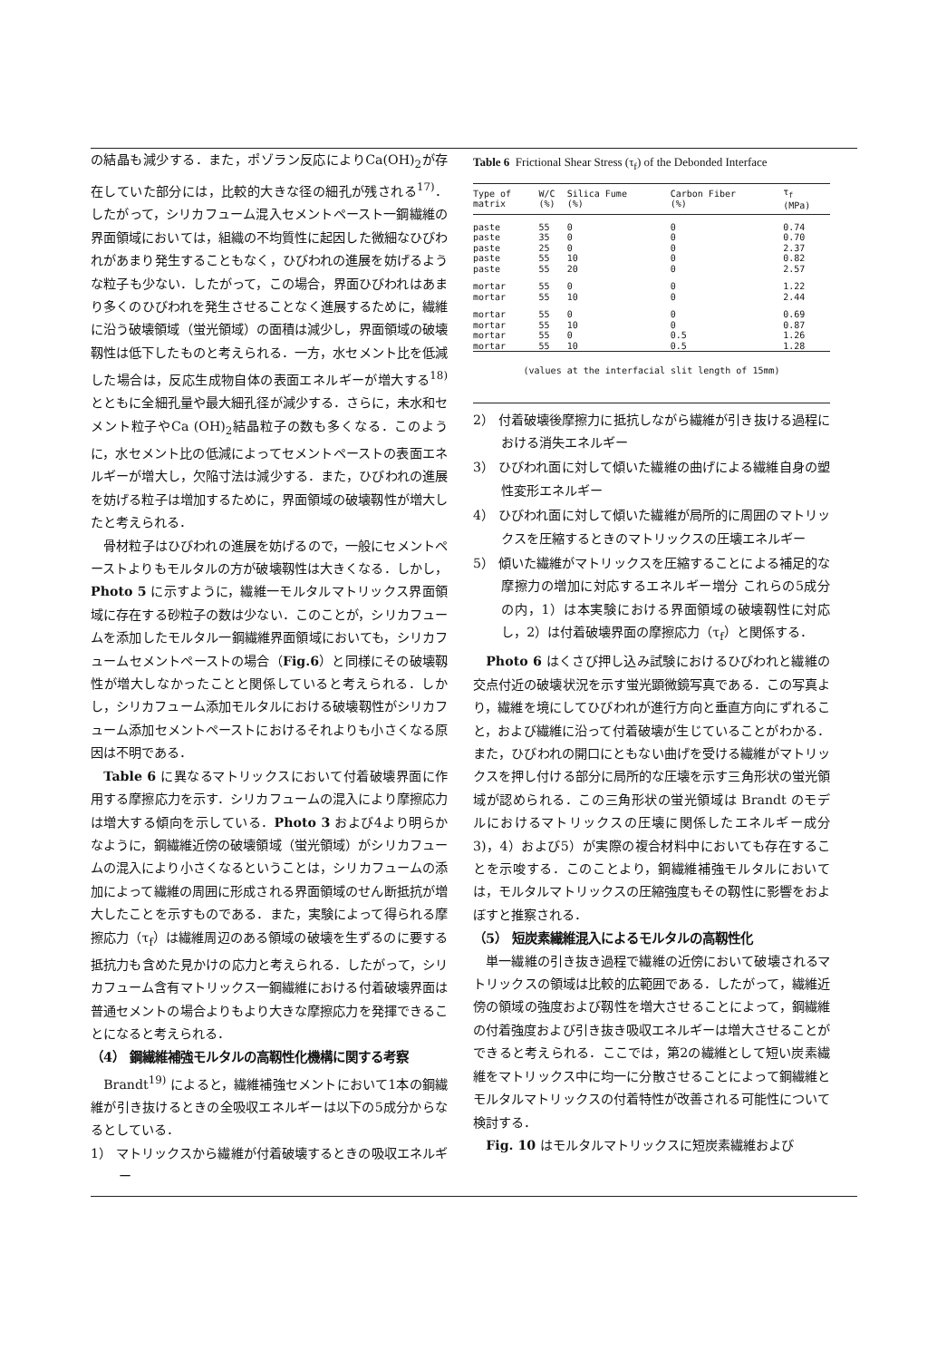の結晶も減少する．また，ポゾラン反応によりCa(OH)<sub>2</sub>が存在していた部分には，比較的大きな径の細孔が残される<sup>17)</sup>．したがって，シリカフューム混入セメントペースト一鋼繊維の界面領域においては，組織の不均質性に起因した微細なひびわれがあまり発生することもなく，ひびわれの進展を妨げるような粒子も少ない．したがって，この場合，界面ひびわれはあまり多くのひびわれを発生させることなく進展するために，繊維に沿う破壊領域（蛍光領域）の面積は減少し，界面領域の破壊靱性は低下したものと考えられる．一方，水セメント比を低減した場合は，反応生成物自体の表面エネルギーが増大する<sup>18)</sup>とともに全細孔量や最大細孔径が減少する．さらに，未水和セメント粒子やCa (OH)<sub>2</sub>結晶粒子の数も多くなる．このように，水セメント比の低減によってセメントペーストの表面エネルギーが増大し，欠陥寸法は減少する．また，ひびわれの進展を妨げる粒子は増加するために，界面領域の破壊靱性が増大したと考えられる．
骨材粒子はひびわれの進展を妨げるので，一般にセメントペーストよりもモルタルの方が破壊靱性は大きくなる．しかし，Photo 5 に示すように，繊維一モルタルマトリックス界面領域に存在する砂粒子の数は少ない．このことが，シリカフュームを添加したモルタル一鋼繊維界面領域においても，シリカフュームセメントペーストの場合（Fig.6）と同様にその破壊靱性が増大しなかったことと関係していると考えられる．しかし，シリカフューム添加モルタルにおける破壊靱性がシリカフューム添加セメントペーストにおけるそれよりも小さくなる原因は不明である．
Table 6 に異なるマトリックスにおいて付着破壊界面に作用する摩擦応力を示す．シリカフュームの混入により摩擦応力は増大する傾向を示している．Photo 3 および4より明らかなように，鋼繊維近傍の破壊領域（蛍光領域）がシリカフュームの混入により小さくなるということは，シリカフュームの添加によって繊維の周囲に形成される界面領域のせん断抵抗が増大したことを示すものである．また，実験によって得られる摩擦応力（τ<sub>f</sub>）は繊維周辺のある領域の破壊を生ずるのに要する抵抗力も含めた見かけの応力と考えられる．したがって，シリカフューム含有マトリックス一鋼繊維における付着破壊界面は普通セメントの場合よりもより大きな摩擦応力を発揮できることになると考えられる．
（4） 鋼繊維補強モルタルの高靱性化機構に関する考察
Brandt<sup>19)</sup> によると，繊維補強セメントにおいて1本の鋼繊維が引き抜けるときの全吸収エネルギーは以下の5成分からなるとしている．
1） マトリックスから繊維が付着破壊するときの吸収エネルギー
Table 6 Frictional Shear Stress (τ<sub>f</sub>) of the Debonded Interface
| Type of matrix | W/C (%) | Silica Fume (%) | Carbon Fiber (%) | τ<sub>f</sub> (MPa) |
| --- | --- | --- | --- | --- |
| paste | 55 | 0 | 0 | 0.74 |
| paste | 35 | 0 | 0 | 0.70 |
| paste | 25 | 0 | 0 | 2.37 |
| paste | 55 | 10 | 0 | 0.82 |
| paste | 55 | 20 | 0 | 2.57 |
| mortar | 55 | 0 | 0 | 1.22 |
| mortar | 55 | 10 | 0 | 2.44 |
| mortar | 55 | 0 | 0 | 0.69 |
| mortar | 55 | 10 | 0 | 0.87 |
| mortar | 55 | 0 | 0.5 | 1.26 |
| mortar | 55 | 10 | 0.5 | 1.28 |
(values at the interfacial slit length of 15mm)
2） 付着破壊後摩擦力に抵抗しながら繊維が引き抜ける過程における消失エネルギー
3） ひびわれ面に対して傾いた繊維の曲げによる繊維自身の塑性変形エネルギー
4） ひびわれ面に対して傾いた繊維が局所的に周囲のマトリックスを圧縮するときのマトリックスの圧壊エネルギー
5） 傾いた繊維がマトリックスを圧縮することによる補足的な摩擦力の増加に対応するエネルギー増分 これらの5成分の内，1）は本実験における界面領域の破壊靱性に対応し，2）は付着破壊界面の摩擦応力（τ<sub>f</sub>）と関係する．
Photo 6 はくさび押し込み試験におけるひびわれと繊維の交点付近の破壊状況を示す蛍光顕微鏡写真である．この写真より，繊維を境にしてひびわれが進行方向と垂直方向にずれること，および繊維に沿って付着破壊が生じていることがわかる．また，ひびわれの開口にともない曲げを受ける繊維がマトリックスを押し付ける部分に局所的な圧壊を示す三角形状の蛍光領域が認められる．この三角形状の蛍光領域は Brandt のモデルにおけるマトリックスの圧壊に関係したエネルギー成分 3)，4）および5）が実際の複合材料中においても存在することを示唆する．このことより，鋼繊維補強モルタルにおいては，モルタルマトリックスの圧縮強度もその靱性に影響をおよぼすと推察される．
（5） 短炭素繊維混入によるモルタルの高靱性化
単一繊維の引き抜き過程で繊維の近傍において破壊されるマトリックスの領域は比較的広範囲である．したがって，繊維近傍の領域の強度および靱性を増大させることによって，鋼繊維の付着強度および引き抜き吸収エネルギーは増大させることができると考えられる．ここでは，第2の繊維として短い炭素繊維をマトリックス中に均一に分散させることによって鋼繊維とモルタルマトリックスの付着特性が改善される可能性について検討する．
Fig. 10 はモルタルマトリックスに短炭素繊維および